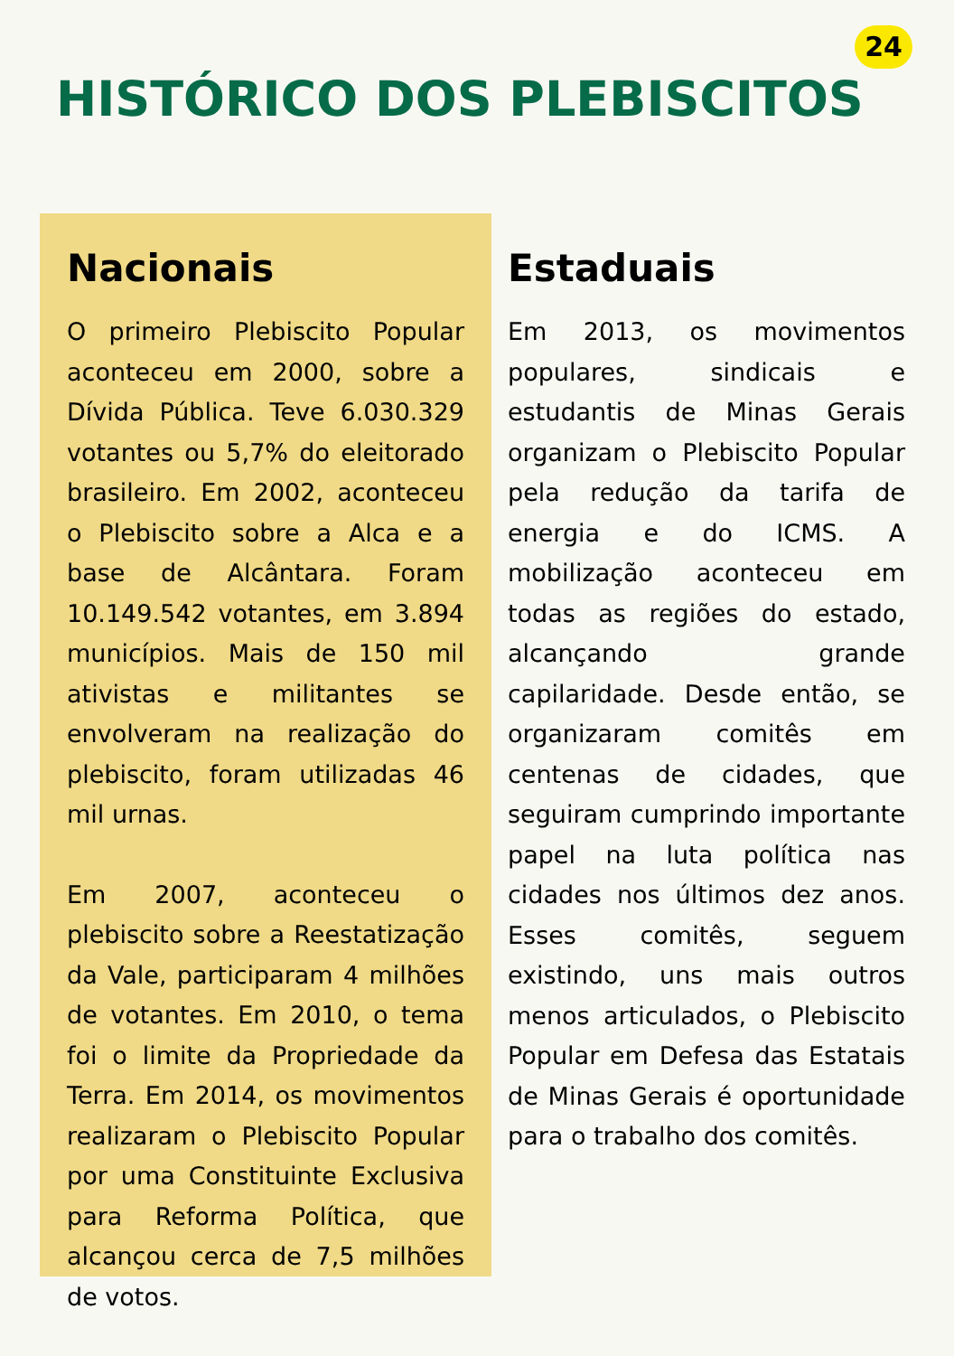24
HISTÓRICO DOS PLEBISCITOS
Nacionais
O primeiro Plebiscito Popular aconteceu em 2000, sobre a Dívida Pública. Teve 6.030.329 votantes ou 5,7% do eleitorado brasileiro. Em 2002, aconteceu o Plebiscito sobre a Alca e a base de Alcântara. Foram 10.149.542 votantes, em 3.894 municípios. Mais de 150 mil ativistas e militantes se envolveram na realização do plebiscito, foram utilizadas 46 mil urnas.
Em 2007, aconteceu o plebiscito sobre a Reestatização da Vale, participaram 4 milhões de votantes. Em 2010, o tema foi o limite da Propriedade da Terra. Em 2014, os movimentos realizaram o Plebiscito Popular por uma Constituinte Exclusiva para Reforma Política, que alcançou cerca de 7,5 milhões de votos.
Estaduais
Em 2013, os movimentos populares, sindicais e estudantis de Minas Gerais organizam o Plebiscito Popular pela redução da tarifa de energia e do ICMS. A mobilização aconteceu em todas as regiões do estado, alcançando grande capilaridade. Desde então, se organizaram comitês em centenas de cidades, que seguiram cumprindo importante papel na luta política nas cidades nos últimos dez anos. Esses comitês, seguem existindo, uns mais outros menos articulados, o Plebiscito Popular em Defesa das Estatais de Minas Gerais é oportunidade para o trabalho dos comitês.